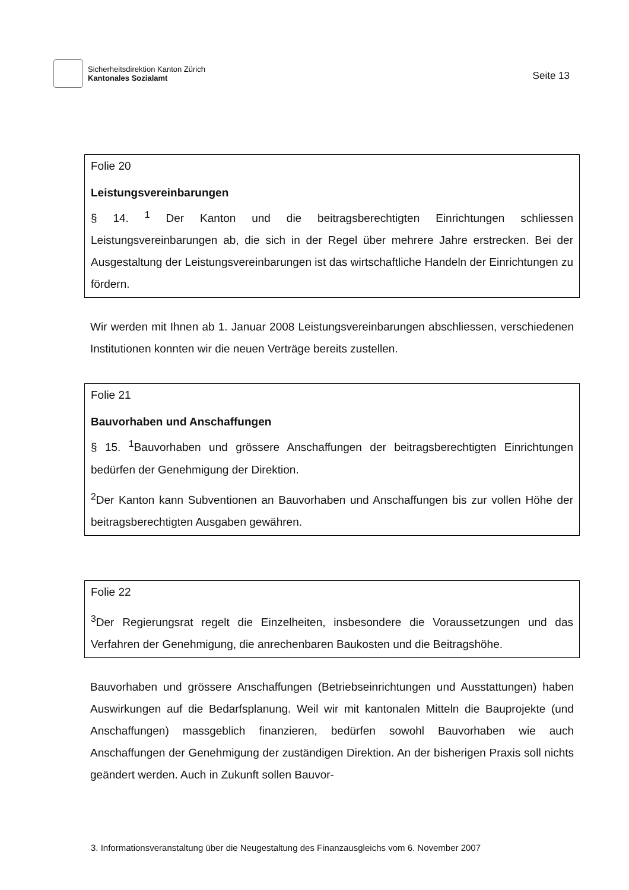Sicherheitsdirektion Kanton Zürich
Kantonales Sozialamt
Seite 13
Folie 20
Leistungsvereinbarungen
§ 14. <sup>1</sup> Der Kanton und die beitragsberechtigten Einrichtungen schliessen Leistungsvereinbarungen ab, die sich in der Regel über mehrere Jahre erstrecken. Bei der Ausgestaltung der Leistungsvereinbarungen ist das wirtschaftliche Handeln der Einrichtungen zu fördern.
Wir werden mit Ihnen ab 1. Januar 2008 Leistungsvereinbarungen abschliessen, verschiedenen Institutionen konnten wir die neuen Verträge bereits zustellen.
Folie 21
Bauvorhaben und Anschaffungen
§ 15. <sup>1</sup>Bauvorhaben und grössere Anschaffungen der beitragsberechtigten Einrichtungen bedürfen der Genehmigung der Direktion.
<sup>2</sup> Der Kanton kann Subventionen an Bauvorhaben und Anschaffungen bis zur vollen Höhe der beitragsberechtigten Ausgaben gewähren.
Folie 22
<sup>3</sup> Der Regierungsrat regelt die Einzelheiten, insbesondere die Voraussetzungen und das Verfahren der Genehmigung, die anrechenbaren Baukosten und die Beitragshöhe.
Bauvorhaben und grössere Anschaffungen (Betriebseinrichtungen und Ausstattungen) haben Auswirkungen auf die Bedarfsplanung. Weil wir mit kantonalen Mitteln die Bauprojekte (und Anschaffungen) massgeblich finanzieren, bedürfen sowohl Bauvorhaben wie auch Anschaffungen der Genehmigung der zuständigen Direktion. An der bisherigen Praxis soll nichts geändert werden. Auch in Zukunft sollen Bauvor-
3. Informationsveranstaltung über die Neugestaltung des Finanzausgleichs vom 6. November 2007